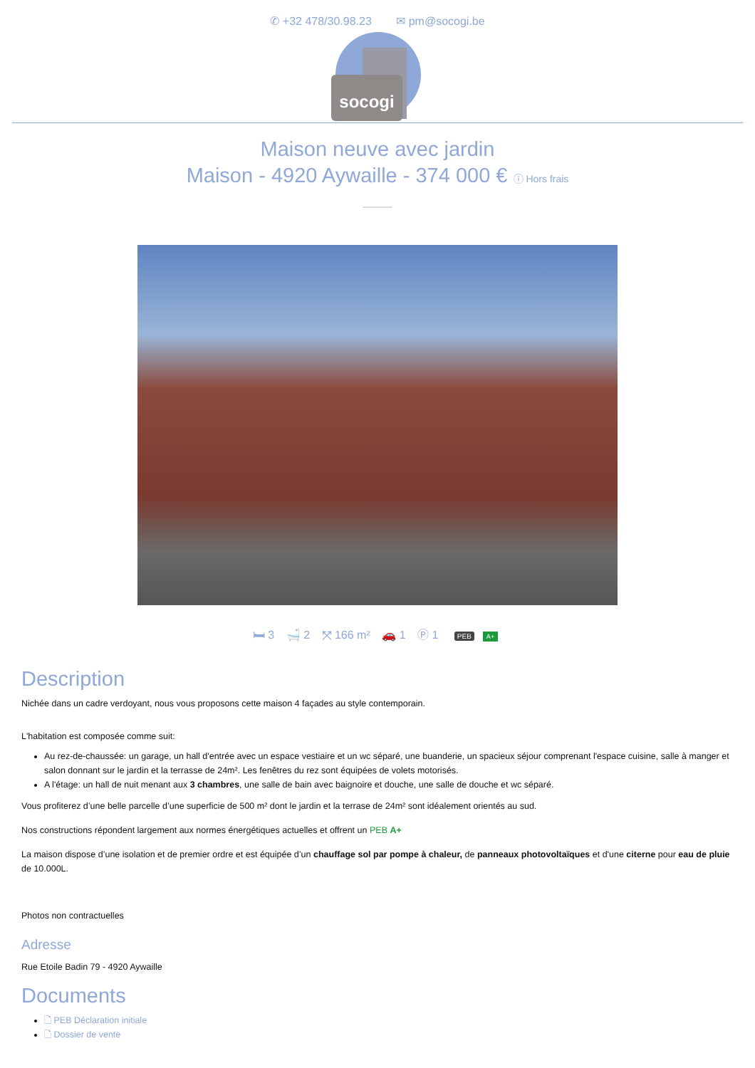✆ +32 478/30.98.23 ✉ pm@socogi.be
socogi
Maison neuve avec jardin
Maison - 4920 Aywaille - 374 000 € ⓘ Hors frais
🛏 3 🛁 2 ⤧ 166 m² 🚗 1 Ⓟ 1 PEB A+
Description
Nichée dans un cadre verdoyant, nous vous proposons cette maison 4 façades au style contemporain.
L'habitation est composée comme suit:
Au rez-de-chaussée: un garage, un hall d'entrée avec un espace vestiaire et un wc séparé, une buanderie, un spacieux séjour comprenant l'espace cuisine, salle à manger et salon donnant sur le jardin et la terrasse de 24m². Les fenêtres du rez sont équipées de volets motorisés.
A l'étage: un hall de nuit menant aux 3 chambres, une salle de bain avec baignoire et douche, une salle de douche et wc séparé.
Vous profiterez d’une belle parcelle d’une superficie de 500 m² dont le jardin et la terrase de 24m² sont idéalement orientés au sud.
Nos constructions répondent largement aux normes énergétiques actuelles et offrent un PEB A+
La maison dispose d’une isolation et de premier ordre et est équipée d’un chauffage sol par pompe à chaleur, de panneaux photovoltaïques et d'une citerne pour eau de pluie de 10.000L.
Photos non contractuelles
Adresse
Rue Etoile Badin 79 - 4920 Aywaille
Documents
🗋 PEB Déclaration initiale
🗋 Dossier de vente